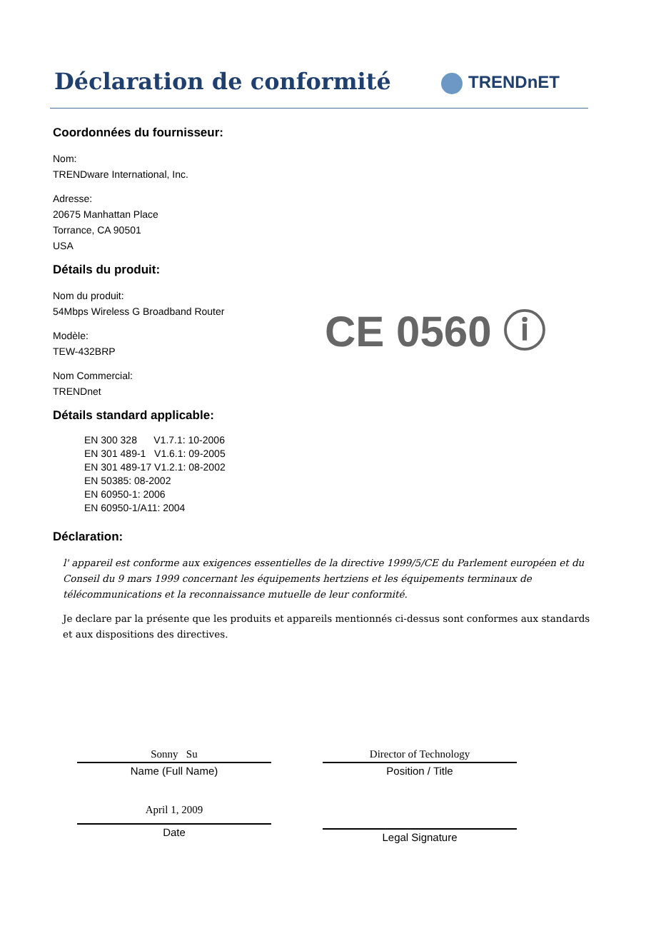Déclaration de conformité
TRENDnET
Coordonnées du fournisseur:
Nom:
TRENDware International, Inc.
Adresse:
20675 Manhattan Place
Torrance, CA 90501
USA
Détails du produit:
Nom du produit:
54Mbps Wireless G Broadband Router
Modèle:
TEW-432BRP
Nom Commercial:
TRENDnet
Détails standard applicable:
EN 300 328 V1.7.1: 10-2006
EN 301 489-1 V1.6.1: 09-2005
EN 301 489-17 V1.2.1: 08-2002
EN 50385: 08-2002
EN 60950-1: 2006
EN 60950-1/A11: 2004
Déclaration:
l' appareil est conforme aux exigences essentielles de la directive 1999/5/CE du Parlement européen et du Conseil du 9 mars 1999 concernant les équipements hertziens et les équipements terminaux de télécommunications et la reconnaissance mutuelle de leur conformité.
Je declare par la présente que les produits et appareils mentionnés ci-dessus sont conformes aux standards et aux dispositions des directives.
CE 0560 ⓘ
Sonny Su
Name (Full Name)
April 1, 2009
Date
Director of Technology
Position / Title
Legal Signature